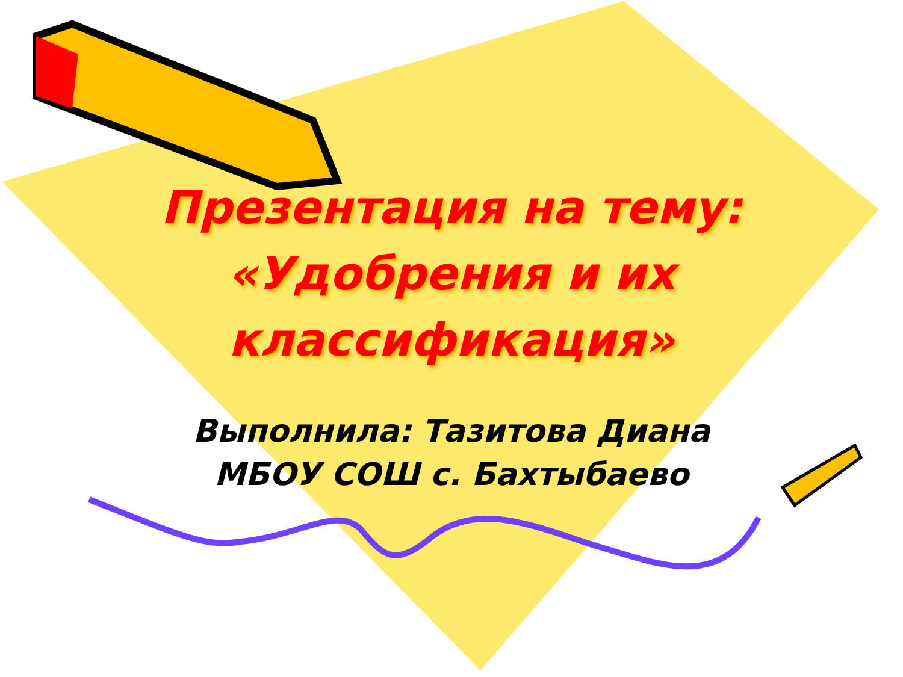Презентация на тему: «Удобрения и их классификация»
Выполнила: Тазитова Диана
МБОУ СОШ с. Бахтыбаево